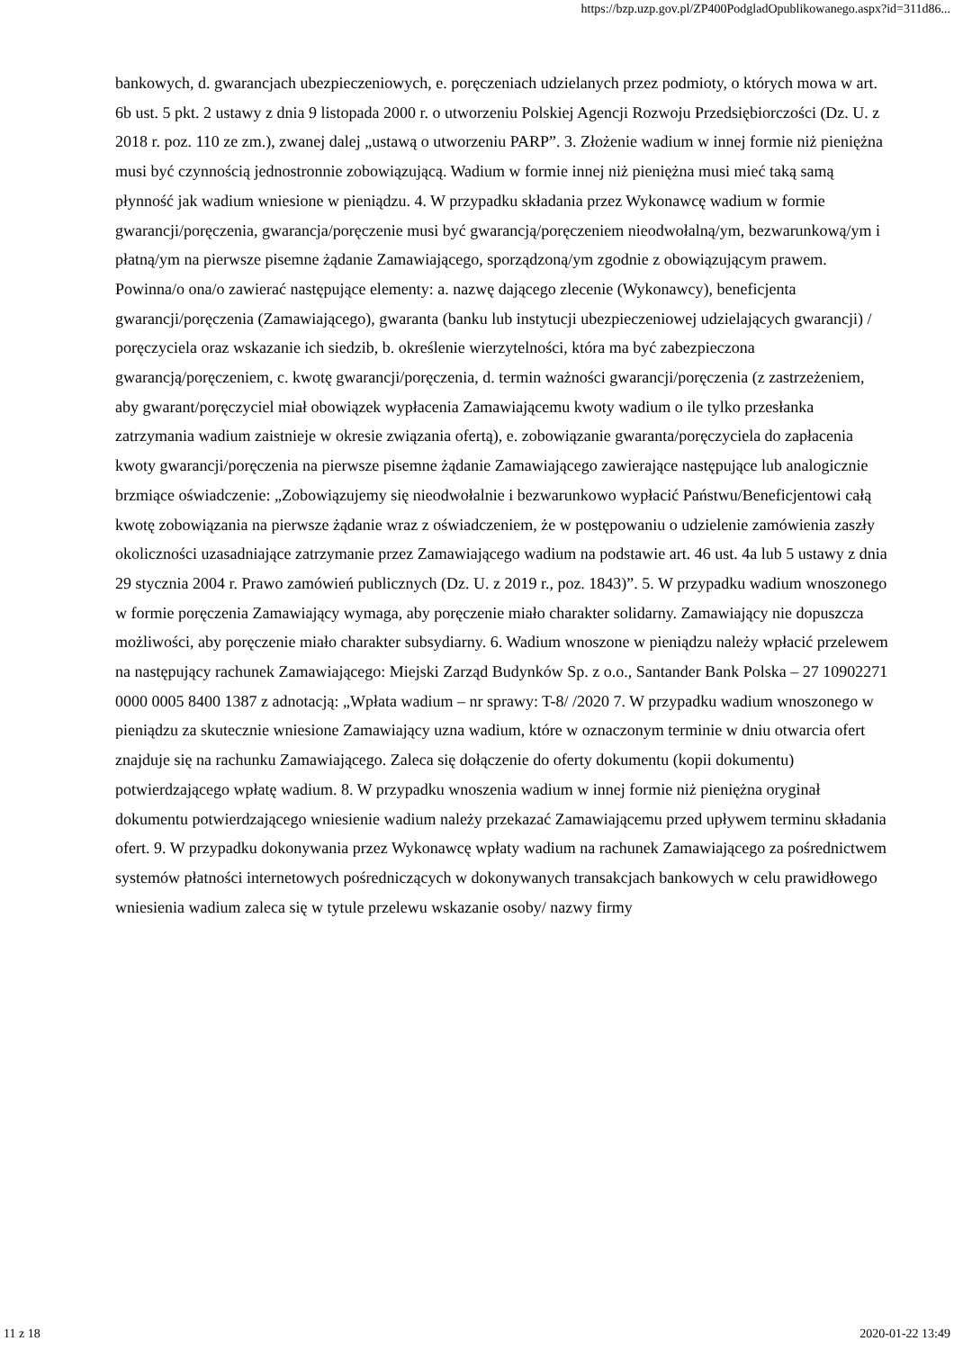https://bzp.uzp.gov.pl/ZP400PodgladOpublikowanego.aspx?id=311d86...
bankowych, d. gwarancjach ubezpieczeniowych, e. poręczeniach udzielanych przez podmioty, o których mowa w art. 6b ust. 5 pkt. 2 ustawy z dnia 9 listopada 2000 r. o utworzeniu Polskiej Agencji Rozwoju Przedsiębiorczości (Dz. U. z 2018 r. poz. 110 ze zm.), zwanej dalej „ustawą o utworzeniu PARP”. 3. Złożenie wadium w innej formie niż pieniężna musi być czynnością jednostronnie zobowiązującą. Wadium w formie innej niż pieniężna musi mieć taką samą płynność jak wadium wniesione w pieniądzu. 4. W przypadku składania przez Wykonawcę wadium w formie gwarancji/poręczenia, gwarancja/poręczenie musi być gwarancją/poręczeniem nieodwołalną/ym, bezwarunkową/ym i płatną/ym na pierwsze pisemne żądanie Zamawiającego, sporządzoną/ym zgodnie z obowiązującym prawem. Powinna/o ona/o zawierać następujące elementy: a. nazwę dającego zlecenie (Wykonawcy), beneficjenta gwarancji/poręczenia (Zamawiającego), gwaranta (banku lub instytucji ubezpieczeniowej udzielających gwarancji) / poręczyciela oraz wskazanie ich siedzib, b. określenie wierzytelności, która ma być zabezpieczona gwarancją/poręczeniem, c. kwotę gwarancji/poręczenia, d. termin ważności gwarancji/poręczenia (z zastrzeżeniem, aby gwarant/poręczyciel miał obowiązek wypłacenia Zamawiającemu kwoty wadium o ile tylko przesłanka zatrzymania wadium zaistnieje w okresie związania ofertą), e. zobowiązanie gwaranta/poręczyciela do zapłacenia kwoty gwarancji/poręczenia na pierwsze pisemne żądanie Zamawiającego zawierające następujące lub analogicznie brzmiące oświadczenie: „Zobowiązujemy się nieodwołalnie i bezwarunkowo wypłacić Państwu/Beneficjentowi całą kwotę zobowiązania na pierwsze żądanie wraz z oświadczeniem, że w postępowaniu o udzielenie zamówienia zaszły okoliczności uzasadniające zatrzymanie przez Zamawiającego wadium na podstawie art. 46 ust. 4a lub 5 ustawy z dnia 29 stycznia 2004 r. Prawo zamówień publicznych (Dz. U. z 2019 r., poz. 1843)”. 5. W przypadku wadium wnoszonego w formie poręczenia Zamawiający wymaga, aby poręczenie miało charakter solidarny. Zamawiający nie dopuszcza możliwości, aby poręczenie miało charakter subsydiarny. 6. Wadium wnoszone w pieniądzu należy wpłacić przelewem na następujący rachunek Zamawiającego: Miejski Zarząd Budynków Sp. z o.o., Santander Bank Polska – 27 10902271 0000 0005 8400 1387 z adnotacją: „Wpłata wadium – nr sprawy: T-8/ /2020 7. W przypadku wadium wnoszonego w pieniądzu za skutecznie wniesione Zamawiający uzna wadium, które w oznaczonym terminie w dniu otwarcia ofert znajduje się na rachunku Zamawiającego. Zaleca się dołączenie do oferty dokumentu (kopii dokumentu) potwierdzającego wpłatę wadium. 8. W przypadku wnoszenia wadium w innej formie niż pieniężna oryginał dokumentu potwierdzającego wniesienie wadium należy przekazać Zamawiającemu przed upływem terminu składania ofert. 9. W przypadku dokonywania przez Wykonawcę wpłaty wadium na rachunek Zamawiającego za pośrednictwem systemów płatności internetowych pośredniczących w dokonywanych transakcjach bankowych w celu prawidłowego wniesienia wadium zaleca się w tytule przelewu wskazanie osoby/ nazwy firmy
11 z 18 2020-01-22 13:49